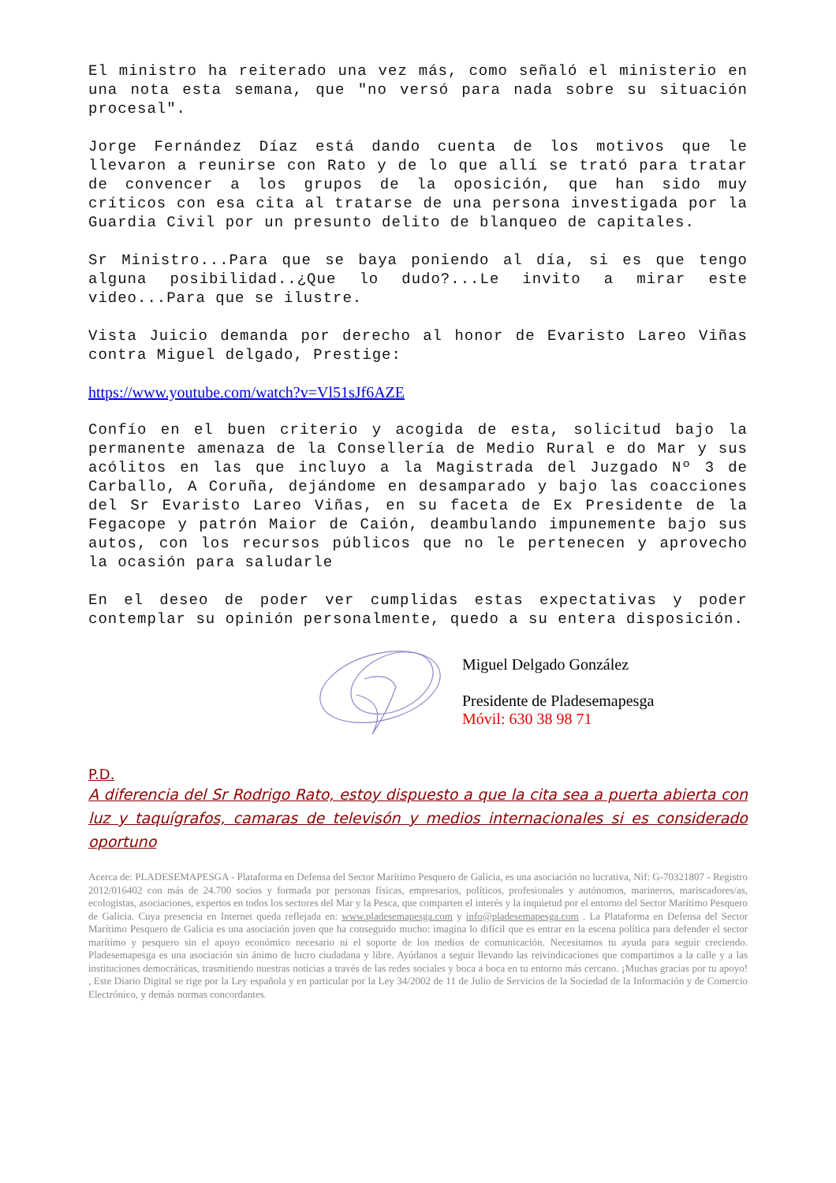El ministro ha reiterado una vez más, como señaló el ministerio en una nota esta semana, que "no versó para nada sobre su situación procesal".
Jorge Fernández Díaz está dando cuenta de los motivos que le llevaron a reunirse con Rato y de lo que allí se trató para tratar de convencer a los grupos de la oposición, que han sido muy críticos con esa cita al tratarse de una persona investigada por la Guardia Civil por un presunto delito de blanqueo de capitales.
Sr Ministro...Para que se baya poniendo al día, si es que tengo alguna posibilidad..¿Que lo dudo?...Le invito a mirar este video...Para que se ilustre.
Vista Juicio demanda por derecho al honor de Evaristo Lareo Viñas contra Miguel delgado, Prestige:
https://www.youtube.com/watch?v=Vl51sJf6AZE
Confío en el buen criterio y acogida de esta, solicitud bajo la permanente amenaza de la Consellería de Medio Rural e do Mar y sus acólitos en las que incluyo a la Magistrada del Juzgado Nº 3 de Carballo, A Coruña, dejándome en desamparado y bajo las coacciones del Sr Evaristo Lareo Viñas, en su faceta de Ex Presidente de la Fegacope y patrón Maior de Caión, deambulando impunemente bajo sus autos, con los recursos públicos que no le pertenecen y aprovecho la ocasión para saludarle
En el deseo de poder ver cumplidas estas expectativas y poder contemplar su opinión personalmente, quedo a su entera disposición.
Miguel Delgado González
Presidente de Pladesemapesga
Móvil: 630 38 98 71
P.D.
A diferencia del Sr Rodrigo Rato, estoy dispuesto a que la cita sea a puerta abierta con luz y taquígrafos, camaras de televisón y medios internacionales si es considerado oportuno
Acerca de: PLADESEMAPESGA - Plataforma en Defensa del Sector Marítimo Pesquero de Galicia, es una asociación no lucrativa, Nif: G-70321807 - Registro 2012/016402 con más de 24.700 socios y formada por personas físicas, empresarios, políticos, profesionales y autónomos, marineros, mariscadores/as, ecologistas, asociaciones, expertos en todos los sectores del Mar y la Pesca, que comparten el interés y la inquietud por el entorno del Sector Marítimo Pesquero de Galicia. Cuya presencia en Internet queda reflejada en: www.pladesemapesga.com y info@pladesemapesga.com . La Plataforma en Defensa del Sector Marítimo Pesquero de Galicia es una asociación joven que ha conseguido mucho: imagina lo difícil que es entrar en la escena política para defender el sector marítimo y pesquero sin el apoyo económico necesario ni el soporte de los medios de comunicación. Necesitamos tu ayuda para seguir creciendo. Pladesemapesga es una asociación sin ánimo de lucro ciudadana y libre. Ayúdanos a seguir llevando las reivindicaciones que compartimos a la calle y a las instituciones democráticas, trasmitiendo nuestras noticias a través de las redes sociales y boca a boca en tu entorno más cercano. ¡Muchas gracias por tu apoyo! , Este Diario Digital se rige por la Ley española y en particular por la Ley 34/2002 de 11 de Julio de Servicios de la Sociedad de la Información y de Comercio Electrónico, y demás normas concordantes.